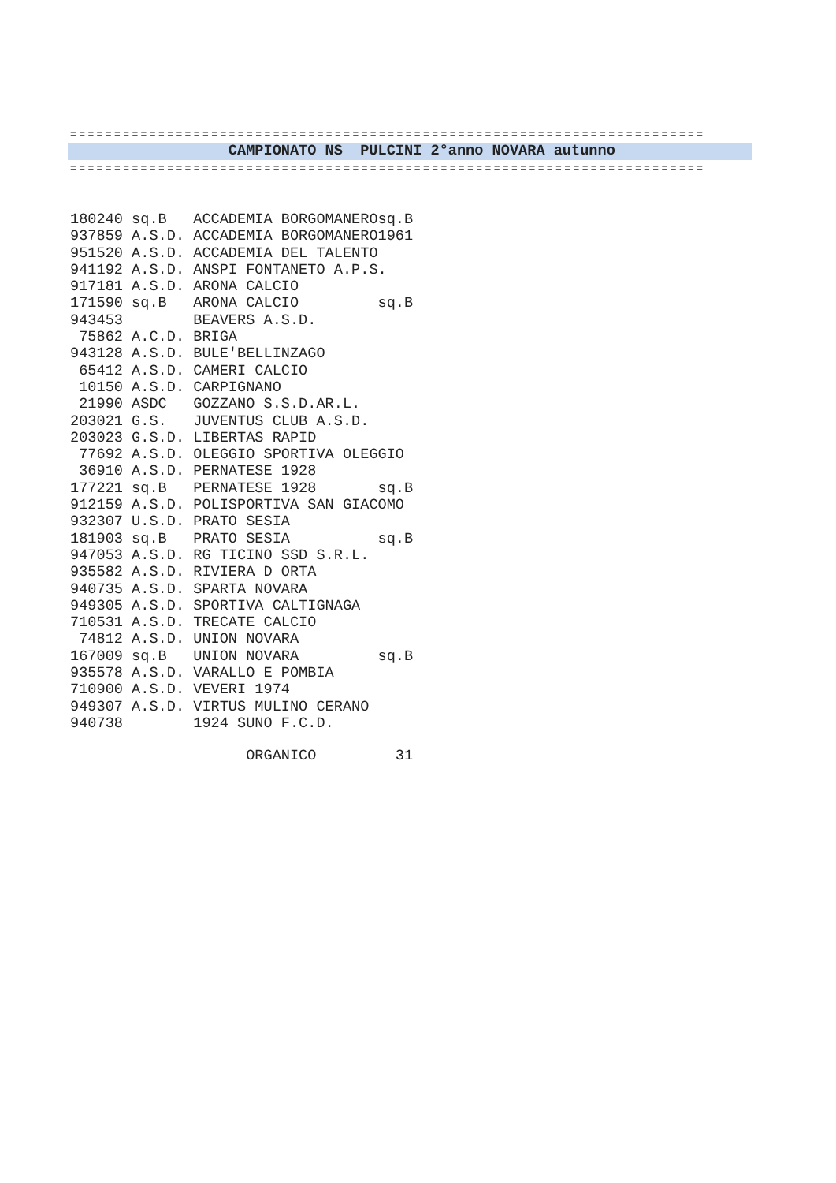========================================================================
                  CAMPIONATO NS  PULCINI 2°anno NOVARA autunno
========================================================================
| 180240 | sq.B | ACCADEMIA BORGOMANEROsq.B |
| 937859 | A.S.D. | ACCADEMIA BORGOMANERO1961 |
| 951520 | A.S.D. | ACCADEMIA DEL TALENTO |
| 941192 | A.S.D. | ANSPI FONTANETO A.P.S. |
| 917181 | A.S.D. | ARONA CALCIO |
| 171590 | sq.B | ARONA CALCIO sq.B |
| 943453 | | BEAVERS A.S.D. |
| 75862 | A.C.D. | BRIGA |
| 943128 | A.S.D. | BULE'BELLINZAGO |
| 65412 | A.S.D. | CAMERI CALCIO |
| 10150 | A.S.D. | CARPIGNANO |
| 21990 | ASDC | GOZZANO S.S.D.AR.L. |
| 203021 | G.S. | JUVENTUS CLUB A.S.D. |
| 203023 | G.S.D. | LIBERTAS RAPID |
| 77692 | A.S.D. | OLEGGIO SPORTIVA OLEGGIO |
| 36910 | A.S.D. | PERNATESE 1928 |
| 177221 | sq.B | PERNATESE 1928 sq.B |
| 912159 | A.S.D. | POLISPORTIVA SAN GIACOMO |
| 932307 | U.S.D. | PRATO SESIA |
| 181903 | sq.B | PRATO SESIA sq.B |
| 947053 | A.S.D. | RG TICINO SSD S.R.L. |
| 935582 | A.S.D. | RIVIERA D ORTA |
| 940735 | A.S.D. | SPARTA NOVARA |
| 949305 | A.S.D. | SPORTIVA CALTIGNAGA |
| 710531 | A.S.D. | TRECATE CALCIO |
| 74812 | A.S.D. | UNION NOVARA |
| 167009 | sq.B | UNION NOVARA sq.B |
| 935578 | A.S.D. | VARALLO E POMBIA |
| 710900 | A.S.D. | VEVERI 1974 |
| 949307 | A.S.D. | VIRTUS MULINO CERANO |
| 940738 | | 1924 SUNO F.C.D. |
                    ORGANICO         31